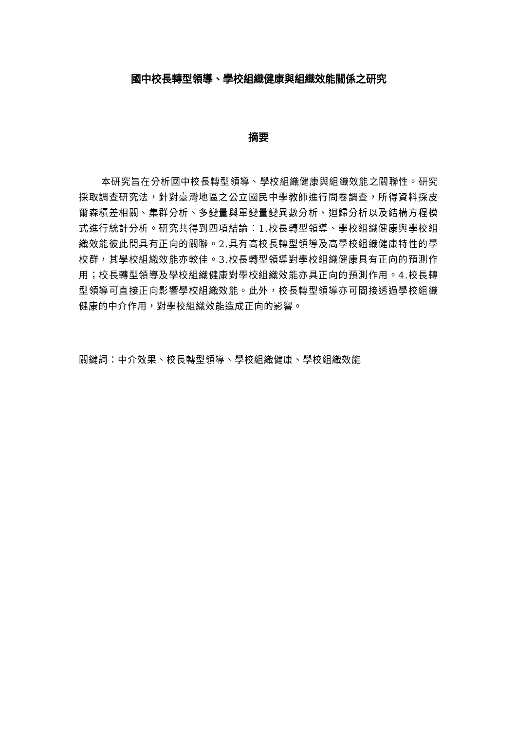國中校長轉型領導、學校組織健康與組織效能關係之研究
摘要
本研究旨在分析國中校長轉型領導、學校組織健康與組織效能之關聯性。研究採取調查研究法，針對臺灣地區之公立國民中學教師進行問卷調查，所得資料採皮爾森積差相關、集群分析、多變量與單變量變異數分析、迴歸分析以及結構方程模式進行統計分析。研究共得到四項結論：1.校長轉型領導、學校組織健康與學校組織效能彼此間具有正向的關聯。2.具有高校長轉型領導及高學校組織健康特性的學校群，其學校組織效能亦較佳。3.校長轉型領導對學校組織健康具有正向的預測作用；校長轉型領導及學校組織健康對學校組織效能亦具正向的預測作用。4.校長轉型領導可直接正向影響學校組織效能。此外，校長轉型領導亦可間接透過學校組織健康的中介作用，對學校組織效能造成正向的影響。
關鍵詞：中介效果、校長轉型領導、學校組織健康、學校組織效能